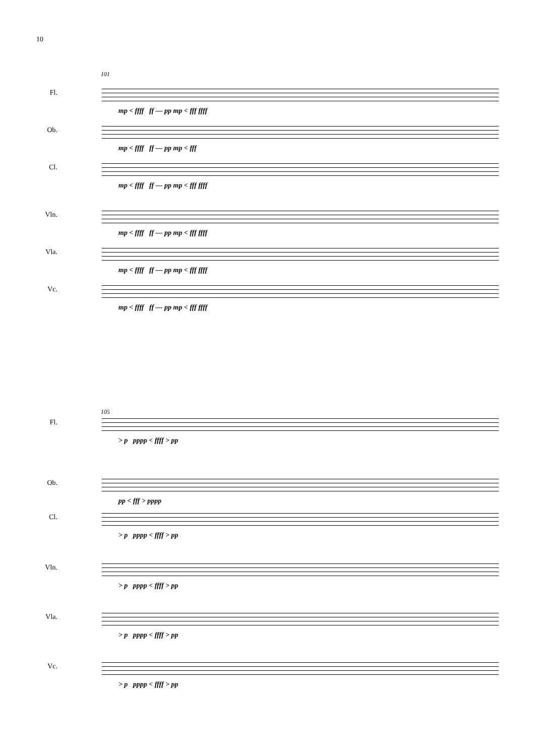10
101
Fl.
mp < ffff ff — pp mp < fff ffff
Ob.
mp < ffff ff — pp mp < fff
Cl.
mp < ffff ff — pp mp < fff ffff
Vln.
mp < ffff ff — pp mp < fff ffff
Vla.
mp < ffff ff — pp mp < fff ffff
Vc.
mp < ffff ff — pp mp < fff ffff
105
Fl.
> p pppp < ffff > pp
Ob.
pp < fff > pppp
Cl.
> p pppp < ffff > pp
Vln.
> p pppp < ffff > pp
Vla.
> p pppp < ffff > pp
Vc.
> p pppp < ffff > pp